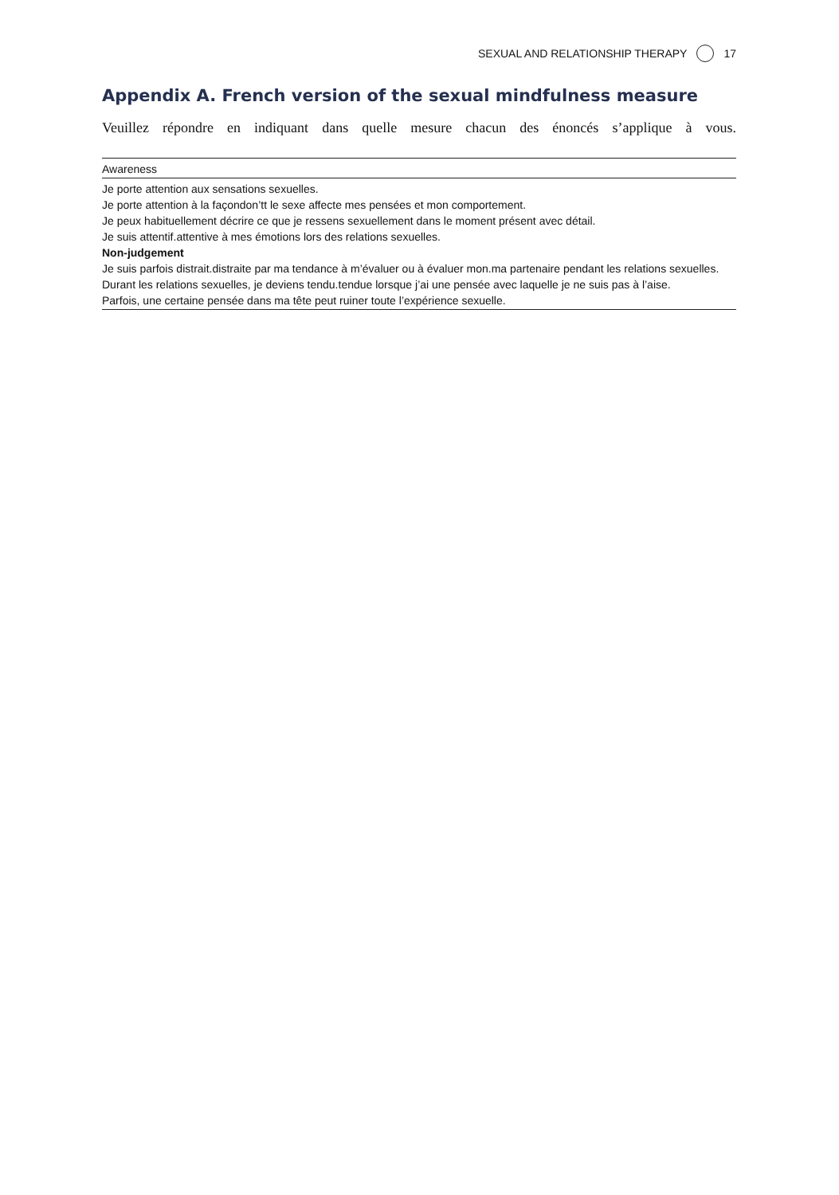SEXUAL AND RELATIONSHIP THERAPY 17
Appendix A. French version of the sexual mindfulness measure
Veuillez répondre en indiquant dans quelle mesure chacun des énoncés s’applique à vous.
| Awareness |
| --- |
| Je porte attention aux sensations sexuelles. |
| Je porte attention à la façondon’tt le sexe affecte mes pensées et mon comportement. |
| Je peux habituellement décrire ce que je ressens sexuellement dans le moment présent avec détail. |
| Je suis attentif.attentive à mes émotions lors des relations sexuelles. |
| Non-judgement |
| Je suis parfois distrait.distraite par ma tendance à m’évaluer ou à évaluer mon.ma partenaire pendant les relations sexuelles. |
| Durant les relations sexuelles, je deviens tendu.tendue lorsque j’ai une pensée avec laquelle je ne suis pas à l’aise. |
| Parfois, une certaine pensée dans ma tête peut ruiner toute l’expérience sexuelle. |